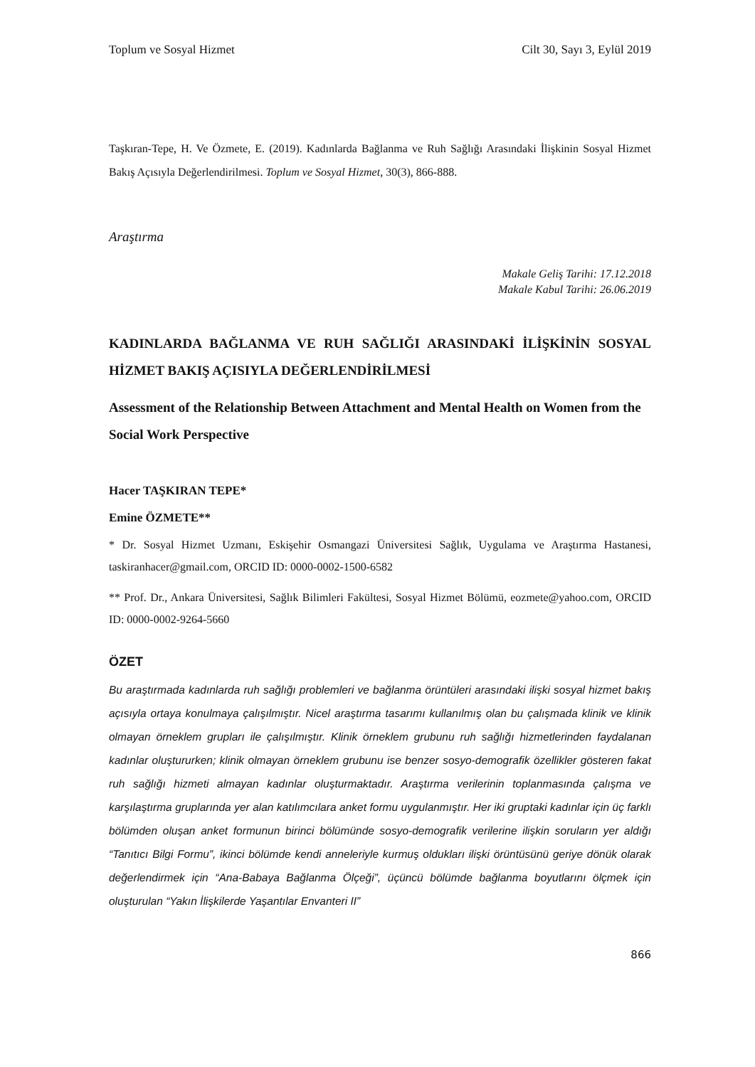Toplum ve Sosyal Hizmet Cilt 30, Sayı 3, Eylül 2019
Taşkıran-Tepe, H. Ve Özmete, E. (2019). Kadınlarda Bağlanma ve Ruh Sağlığı Arasındaki İlişkinin Sosyal Hizmet Bakış Açısıyla Değerlendirilmesi. Toplum ve Sosyal Hizmet, 30(3), 866-888.
Araştırma
Makale Geliş Tarihi: 17.12.2018
Makale Kabul Tarihi: 26.06.2019
KADINLARDA BAĞLANMA VE RUH SAĞLIĞI ARASINDAKİ İLİŞKİNİN SOSYAL HİZMET BAKIŞ AÇISIYLA DEĞERLENDİRİLMESİ
Assessment of the Relationship Between Attachment and Mental Health on Women from the Social Work Perspective
Hacer TAŞKIRAN TEPE*
Emine ÖZMETE**
* Dr. Sosyal Hizmet Uzmanı, Eskişehir Osmangazi Üniversitesi Sağlık, Uygulama ve Araştırma Hastanesi, taskiranhacer@gmail.com, ORCID ID: 0000-0002-1500-6582
** Prof. Dr., Ankara Üniversitesi, Sağlık Bilimleri Fakültesi, Sosyal Hizmet Bölümü, eozmete@yahoo.com, ORCID ID: 0000-0002-9264-5660
ÖZET
Bu araştırmada kadınlarda ruh sağlığı problemleri ve bağlanma örüntüleri arasındaki ilişki sosyal hizmet bakış açısıyla ortaya konulmaya çalışılmıştır. Nicel araştırma tasarımı kullanılmış olan bu çalışmada klinik ve klinik olmayan örneklem grupları ile çalışılmıştır. Klinik örneklem grubunu ruh sağlığı hizmetlerinden faydalanan kadınlar oluştururken; klinik olmayan örneklem grubunu ise benzer sosyo-demografik özellikler gösteren fakat ruh sağlığı hizmeti almayan kadınlar oluşturmaktadır. Araştırma verilerinin toplanmasında çalışma ve karşılaştırma gruplarında yer alan katılımcılara anket formu uygulanmıştır. Her iki gruptaki kadınlar için üç farklı bölümden oluşan anket formunun birinci bölümünde sosyo-demografik verilerine ilişkin soruların yer aldığı “Tanıtıcı Bilgi Formu”, ikinci bölümde kendi anneleriyle kurmuş oldukları ilişki örüntüsünü geriye dönük olarak değerlendirmek için “Ana-Babaya Bağlanma Ölçeği”, üçüncü bölümde bağlanma boyutlarını ölçmek için oluşturulan “Yakın İlişkilerde Yaşantılar Envanteri II”
866